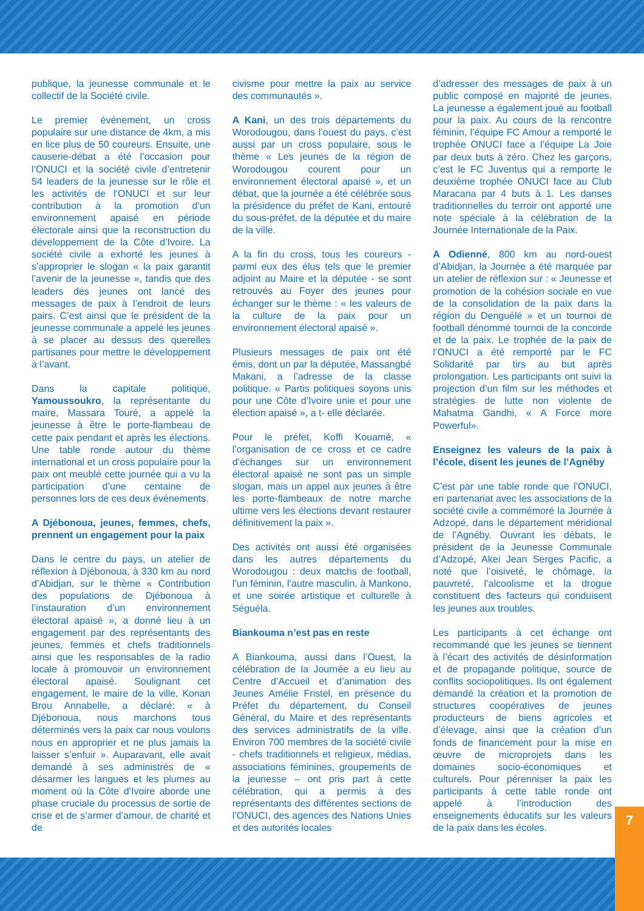publique, la jeunesse communale et le collectif de la Société civile.
Le premier événement, un cross populaire sur une distance de 4km, a mis en lice plus de 50 coureurs. Ensuite, une causerie-débat a été l’occasion pour l’ONUCI et la société civile d’entretenir 54 leaders de la jeunesse sur le rôle et les activités de l’ONUCI et sur leur contribution à la promotion d’un environnement apaisé en période électorale ainsi que la reconstruction du développement de la Côte d’Ivoire. La société civile a exhorté les jeunes à s’approprier le slogan « la paix garantit l’avenir de la jeunesse », tandis que des leaders des jeunes ont lancé des messages de paix à l’endroit de leurs pairs. C’est ainsi que le président de la jeunesse communale a appelé les jeunes à se placer au dessus des querelles partisanes pour mettre le développement à l’avant.
Dans la capitale politique, Yamoussoukro, la représentante du maire, Massara Touré, a appelé la jeunesse à être le porte-flambeau de cette paix pendant et après les élections. Une table ronde autour du thème international et un cross populaire pour la paix ont meublé cette journée qui a vu la participation d’une centaine de personnes lors de ces deux événements.
A Djébonoua, jeunes, femmes, chefs, prennent un engagement pour la paix
Dans le centre du pays, un atelier de réflexion à Djébonoua, à 330 km au nord d’Abidjan, sur le thème « Contribution des populations de Djébonoua à l’instauration d’un environnement électoral apaisé », a donné lieu à un engagement par des représentants des jeunes, femmes et chefs traditionnels ainsi que les responsables de la radio locale à promouvoir un environnement électoral apaisé. Soulignant cet engagement, le maire de la ville, Konan Brou Annabelle, a déclaré: « à Djébonoua, nous marchons tous déterminés vers la paix car nous voulons nous en approprier et ne plus jamais la laisser s’enfuir ». Auparavant, elle avait demandé à ses administrés de « désarmer les langues et les plumes au moment où la Côte d’Ivoire aborde une phase cruciale du processus de sortie de crise et de s’armer d’amour, de charité et de
civisme pour mettre la paix au service des communautés ».
A Kani, un des trois départements du Worodougou, dans l’ouest du pays, c’est aussi par un cross populaire, sous le thème « Les jeunes de la région de Worodougou courent pour un environnement électoral apaisé », et un débat, que la journée a été célébrée sous la présidence du préfet de Kani, entouré du sous-préfet, de la députée et du maire de la ville.
A la fin du cross, tous les coureurs - parmi eux des élus tels que le premier adjoint au Maire et la députée - se sont retrouvés au Foyer des jeunes pour échanger sur le thème : « les valeurs de la culture de la paix pour un environnement électoral apaisé ».
Plusieurs messages de paix ont été émis, dont un par la députée, Massangbé Makani, a l’adresse de la classe politique. « Partis politiques soyons unis pour une Côte d’Ivoire unie et pour une élection apaisé », a t- elle déclarée.
Pour le préfet, Koffi Kouamé, « l’organisation de ce cross et ce cadre d’échanges sur un environnement électoral apaisé ne sont pas un simple slogan, mais un appel aux jeunes à être les porte-flambeaux de notre marche ultime vers les élections devant restaurer définitivement la paix ».
Des activités ont aussi été organisées dans les autres départements du Worodougou : deux matchs de football, l’un féminin, l’autre masculin, à Mankono, et une soirée artistique et culturelle à Séguéla.
Biankouma n’est pas en reste
A Biankouma, aussi dans l’Ouest, la célébration de la Journée a eu lieu au Centre d’Accueil et d’animation des Jeunes Amélie Fristel, en présence du Préfet du département, du Conseil Général, du Maire et des représentants des services administratifs de la ville. Environ 700 membres de la société civile - chefs traditionnels et religieux, médias, associations féminines, groupements de la jeunesse – ont pris part à cette célébration, qui a permis à des représentants des différentes sections de l’ONUCI, des agences des Nations Unies et des autorités locales
d’adresser des messages de paix à un public composé en majorité de jeunes. La jeunesse a également joué au football pour la paix. Au cours de la rencontre féminin, l’équipe FC Amour a remporté le trophée ONUCI face a l’équipe La Joie par deux buts à zéro. Chez les garçons, c’est le FC Juventus qui a remporte le deuxième trophée ONUCI face au Club Maracana par 4 buts à 1. Les danses traditionnelles du terroir ont apporté une note spéciale à la célébration de la Journée Internationale de la Paix.
A Odienné, 800 km au nord-ouest d’Abidjan, la Journée a été marquée par un atelier de réflexion sur : « Jeunesse et promotion de la cohésion sociale en vue de la consolidation de la paix dans la région du Denguélé » et un tournoi de football dénommé tournoi de la concorde et de la paix. Le trophée de la paix de l’ONUCI a été remporté par le FC Solidarité par tirs au but après prolongation. Les participants ont suivi la projection d’un film sur les méthodes et stratégies de lutte non violente de Mahatma Gandhi, « A Force more Powerful».
Enseignez les valeurs de la paix à l’école, disent les jeunes de l’Agnéby
C’est par une table ronde que l’ONUCI, en partenariat avec les associations de la société civile a commémoré la Journée à Adzopé, dans le département méridional de l’Agnéby. Ouvrant les débats, le président de la Jeunesse Communale d’Adzopé, Akei Jean Serges Pacific, a noté que l’oisiveté, le chômage, la pauvreté, l’alcoolisme et la drogue constituent des facteurs qui conduisent les jeunes aux troubles.
Les participants à cet échange ont recommandé que les jeunes se tiennent à l’écart des activités de désinformation et de propagande politique, source de conflits sociopolitiques. Ils ont également demandé la création et la promotion de structures coopératives de jeunes producteurs de biens agricoles et d’élevage, ainsi que la création d’un fonds de financement pour la mise en œuvre de microprojets dans les domaines socio-économiques et culturels. Pour pérenniser la paix les participants à cette table ronde ont appelé à l’introduction des enseignements éducatifs sur les valeurs de la paix dans les écoles.
7